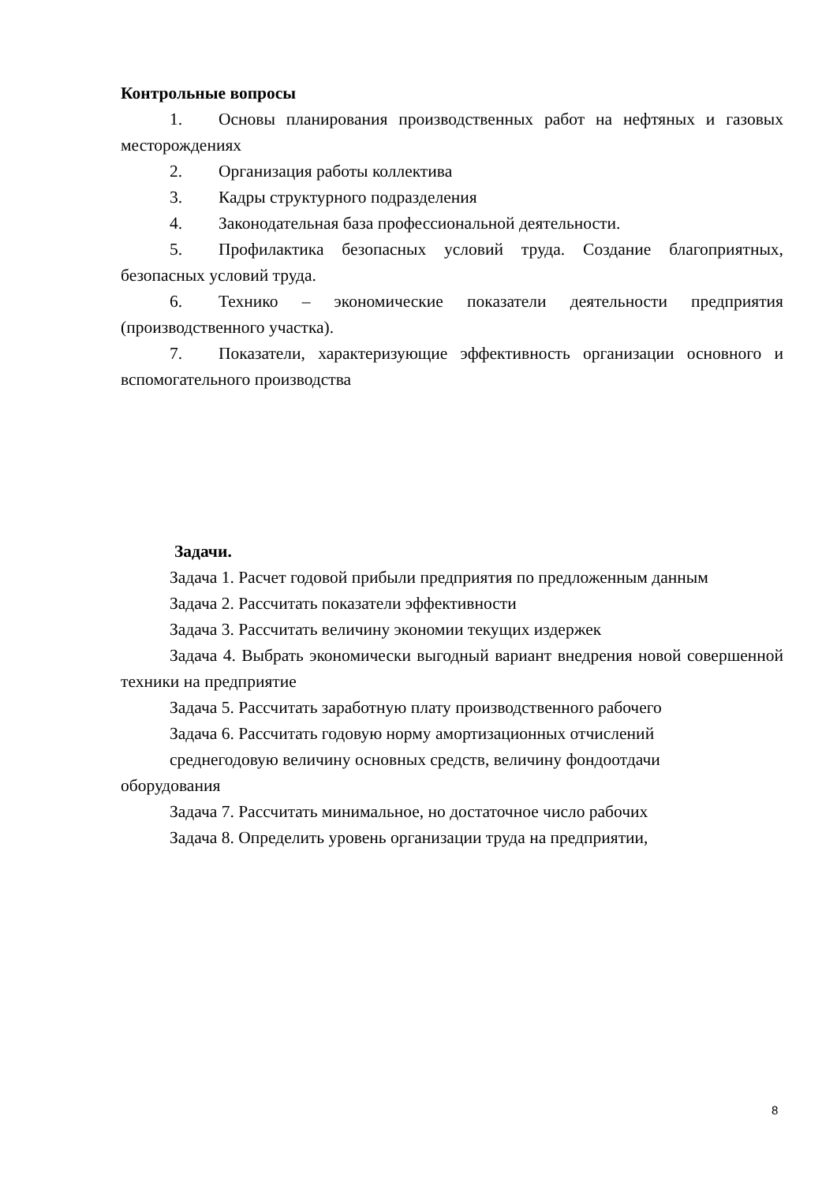Контрольные вопросы
1. Основы планирования производственных работ на нефтяных и газовых месторождениях
2. Организация работы коллектива
3. Кадры структурного подразделения
4. Законодательная база профессиональной деятельности.
5. Профилактика безопасных условий труда. Создание благоприятных, безопасных условий труда.
6. Технико – экономические показатели деятельности предприятия (производственного участка).
7. Показатели, характеризующие эффективность организации основного и вспомогательного производства
Задачи.
Задача 1. Расчет годовой прибыли предприятия по предложенным данным
Задача 2. Рассчитать показатели эффективности
Задача 3. Рассчитать величину экономии текущих издержек
Задача 4. Выбрать экономически выгодный вариант внедрения новой совершенной техники на предприятие
Задача 5. Рассчитать заработную плату производственного рабочего
Задача 6. Рассчитать годовую норму амортизационных отчислений
среднегодовую величину основных средств, величину фондоотдачи
оборудования
Задача 7. Рассчитать минимальное, но достаточное число рабочих
Задача 8. Определить уровень организации труда на предприятии,
8